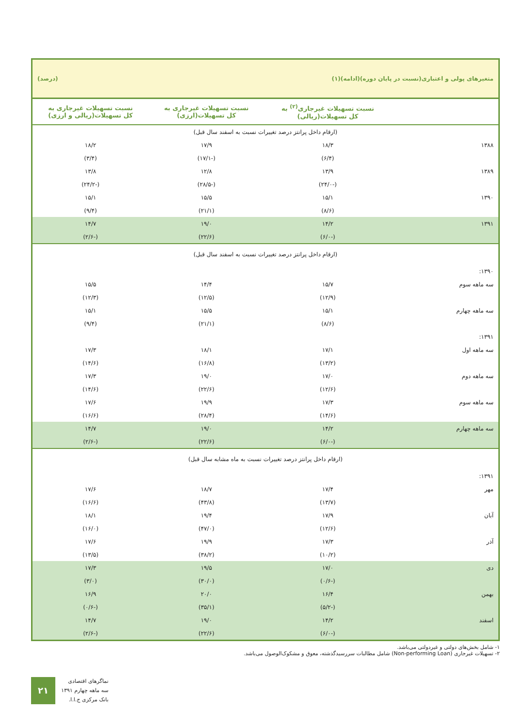متغیرهای پولی و اعتباری(نسبت در پایان دوره)(ادامه)(۱) (درصد)
| | نسبت تسهیلات غیرجاری<sup>(۲)</sup> به کل تسهیلات(ریالی) | نسبت تسهیلات غیرجاری به کل تسهیلات(ارزی) | نسبت تسهیلات غیرجاری به کل تسهیلات(ریالی و ارزی) |
| --- | --- | --- | --- |
| (ارقام داخل پرانتز درصد تغییرات نسبت به اسفند سال قبل) | | | |
| ۱۳۸۸ | ۱۸/۳ | ۱۷/۹ | ۱۸/۲ |
| | (۶/۴) | (-۱۷/۱) | (۳/۴) |
| ۱۳۸۹ | ۱۳/۹ | ۱۲/۸ | ۱۳/۸ |
| | (-۲۴/۰) | (-۲۸/۵) | (-۲۴/۲) |
| ۱۳۹۰ | ۱۵/۱ | ۱۵/۵ | ۱۵/۱ |
| | (۸/۶) | (۲۱/۱) | (۹/۴) |
| ۱۳۹۱ | ۱۴/۲ | ۱۹/۰ | ۱۴/۷ |
| | (-۶/۰) | (۲۲/۶) | (-۲/۶) |
| (ارقام داخل پرانتز درصد تغییرات نسبت به اسفند سال قبل) | | | |
| ۱۳۹۰: | | | |
| سه ماهه سوم | ۱۵/۷ | ۱۴/۴ | ۱۵/۵ |
| | (۱۲/۹) | (۱۲/۵) | (۱۲/۳) |
| سه ماهه چهارم | ۱۵/۱ | ۱۵/۵ | ۱۵/۱ |
| | (۸/۶) | (۲۱/۱) | (۹/۴) |
| ۱۳۹۱: | | | |
| سه ماهه اول | ۱۷/۱ | ۱۸/۱ | ۱۷/۳ |
| | (۱۳/۲) | (۱۶/۸) | (۱۴/۶) |
| سه ماهه دوم | ۱۷/۰ | ۱۹/۰ | ۱۷/۳ |
| | (۱۲/۶) | (۲۲/۶) | (۱۴/۶) |
| سه ماهه سوم | ۱۷/۳ | ۱۹/۹ | ۱۷/۶ |
| | (۱۴/۶) | (۲۸/۴) | (۱۶/۶) |
| سه ماهه چهارم | ۱۴/۲ | ۱۹/۰ | ۱۴/۷ |
| | (-۶/۰) | (۲۲/۶) | (-۲/۶) |
| (ارقام داخل پرانتز درصد تغییرات نسبت به ماه مشابه سال قبل) | | | |
| ۱۳۹۱: | | | |
| مهر | ۱۷/۴ | ۱۸/۷ | ۱۷/۶ |
| | (۱۳/۷) | (۴۳/۸) | (۱۶/۶) |
| آبان | ۱۷/۹ | ۱۹/۴ | ۱۸/۱ |
| | (۱۲/۶) | (۴۷/۰) | (۱۶/۰) |
| آذر | ۱۷/۳ | ۱۹/۹ | ۱۷/۶ |
| | (۱۰/۲) | (۳۸/۲) | (۱۳/۵) |
| دی | ۱۷/۰ | ۱۹/۵ | ۱۷/۳ |
| | (-۰/۶) | (۳۰/۰) | (۳/۰) |
| بهمن | ۱۶/۴ | ۲۰/۰ | ۱۶/۹ |
| | (-۵/۲) | (۳۵/۱) | (-۰/۶) |
| اسفند | ۱۴/۲ | ۱۹/۰ | ۱۴/۷ |
| | (-۶/۰) | (۲۲/۶) | (-۲/۶) |
۱- شامل بخش‌های دولتی و غیردولتی می‌باشد.
۲- تسهیلات غیرجاری (Non-performing Loan) شامل مطالبات سررسیدگذشته، معوق و مشکوک‌الوصول می‌باشد.
۲۱
نماگرهای اقتصادی
سه ماهه چهارم ۱۳۹۱
بانک مرکزی ج.ا.ا.